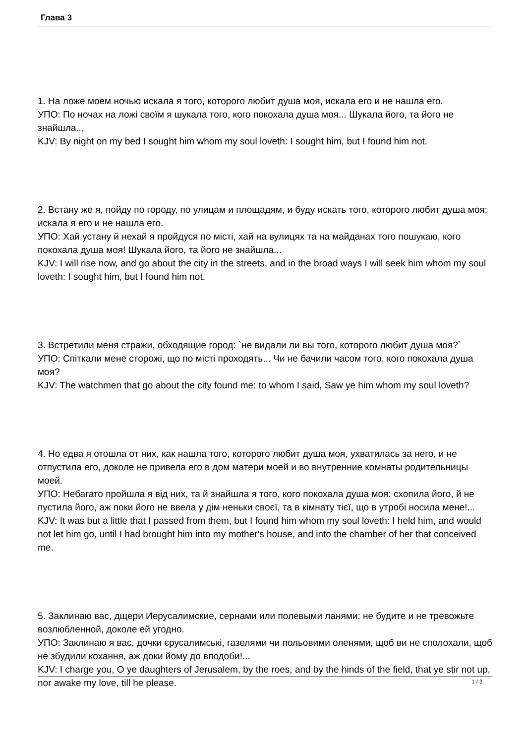Глава 3
1. На ложе моем ночью искала я того, которого любит душа моя, искала его и не нашла его.
УПО: По ночах на ложі своїм я шукала того, кого покохала душа моя... Шукала його, та його не знайшла...
KJV: By night on my bed I sought him whom my soul loveth: I sought him, but I found him not.
2. Встану же я, пойду по городу, по улицам и площадям, и буду искать того, которого любит душа моя; искала я его и не нашла его.
УПО: Хай устану й нехай я пройдуся по місті, хай на вулицях та на майданах того пошукаю, кого покохала душа моя! Шукала його, та його не знайшла...
KJV: I will rise now, and go about the city in the streets, and in the broad ways I will seek him whom my soul loveth: I sought him, but I found him not.
3. Встретили меня стражи, обходящие город: `не видали ли вы того, которого любит душа моя?`
УПО: Спіткали мене сторожі, що по місті проходять... Чи не бачили часом того, кого покохала душа моя?
KJV: The watchmen that go about the city found me: to whom I said, Saw ye him whom my soul loveth?
4. Но едва я отошла от них, как нашла того, которого любит душа моя, ухватилась за него, и не отпустила его, доколе не привела его в дом матери моей и во внутренние комнаты родительницы моей.
УПО: Небагато пройшла я від них, та й знайшла я того, кого покохала душа моя: схопила його, й не пустила його, аж поки його не ввела у дім неньки своєї, та в кімнату тієї, що в утробі носила мене!...
KJV: It was but a little that I passed from them, but I found him whom my soul loveth: I held him, and would not let him go, until I had brought him into my mother's house, and into the chamber of her that conceived me.
5. Заклинаю вас, дщери Иерусалимские, сернами или полевыми ланями: не будите и не тревожьте возлюбленной, доколе ей угодно.
УПО: Заклинаю я вас, дочки єрусалимські, газелями чи польовими оленями, щоб ви не сполохали, щоб не збудили кохання, аж доки йому до вподоби!...
KJV: I charge you, O ye daughters of Jerusalem, by the roes, and by the hinds of the field, that ye stir not up, nor awake my love, till he please.
1 / 3